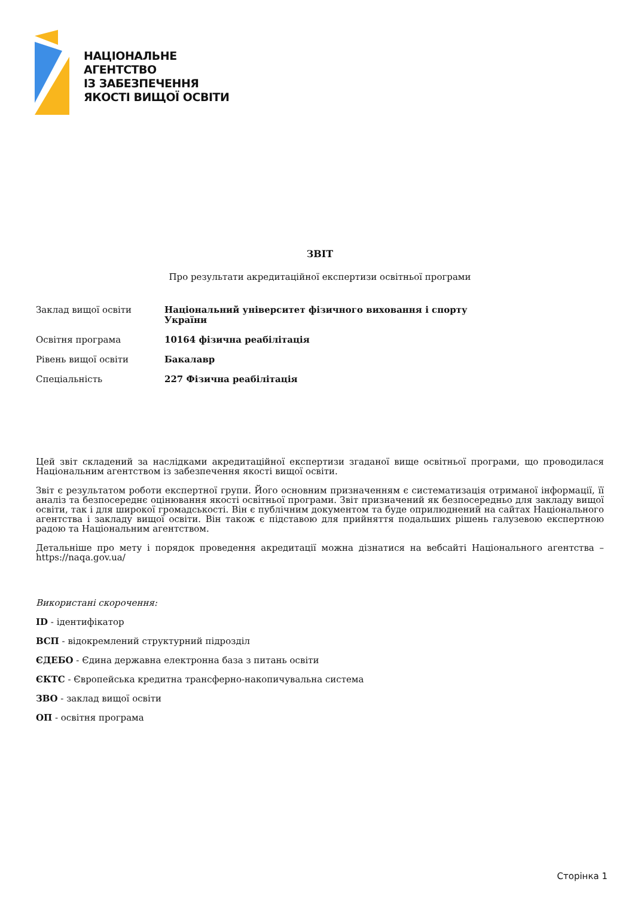НАЦІОНАЛЬНЕ
АГЕНТСТВО
ІЗ ЗАБЕЗПЕЧЕННЯ
ЯКОСТІ ВИЩОЇ ОСВІТИ
ЗВІТ
Про результати акредитаційної експертизи освітньої програми
| Заклад вищої освіти | Національний університет фізичного виховання і спорту України |
| Освітня програма | 10164 фізична реабілітація |
| Рівень вищої освіти | Бакалавр |
| Спеціальність | 227 Фізична реабілітація |
Цей звіт складений за наслідками акредитаційної експертизи згаданої вище освітньої програми, що проводилася Національним агентством із забезпечення якості вищої освіти.
Звіт є результатом роботи експертної групи. Його основним призначенням є систематизація отриманої інформації, її аналіз та безпосереднє оцінювання якості освітньої програми. Звіт призначений як безпосередньо для закладу вищої освіти, так і для широкої громадськості. Він є публічним документом та буде оприлюднений на сайтах Національного агентства і закладу вищої освіти. Він також є підставою для прийняття подальших рішень галузевою експертною радою та Національним агентством.
Детальніше про мету і порядок проведення акредитації можна дізнатися на вебсайті Національного агентства – https://naqa.gov.ua/
Використані скорочення:
ID - ідентифікатор
ВСП - відокремлений структурний підрозділ
ЄДЕБО - Єдина державна електронна база з питань освіти
ЄКТС - Європейська кредитна трансферно-накопичувальна система
ЗВО - заклад вищої освіти
ОП - освітня програма
Сторінка 1